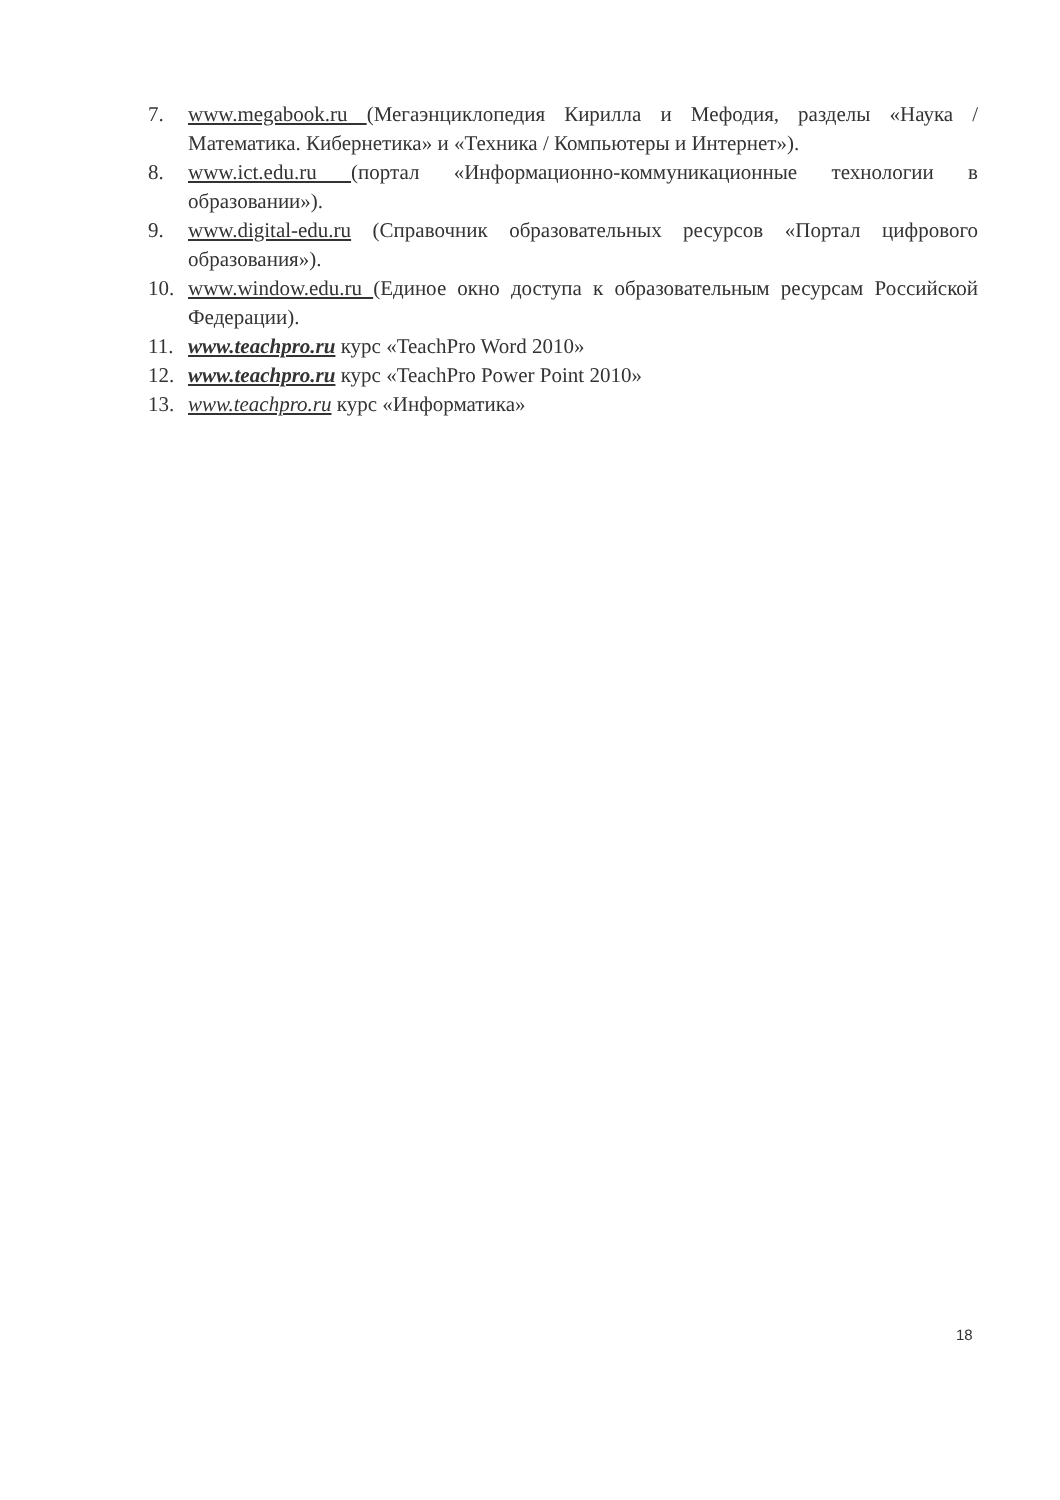7. www.megabook.ru (Мегаэнциклопедия Кирилла и Мефодия, разделы «Наука / Математика. Кибернетика» и «Техника / Компьютеры и Интернет»).
8. www.ict.edu.ru (портал «Информационно-коммуникационные технологии в образовании»).
9. www.digital-edu.ru (Справочник образовательных ресурсов «Портал цифрового образования»).
10. www.window.edu.ru (Единое окно доступа к образовательным ресурсам Российской Федерации).
11. www.teachpro.ru курс «TeachPro Word 2010»
12. www.teachpro.ru курс «TeachPro Power Point 2010»
13. www.teachpro.ru курс «Информатика»
18